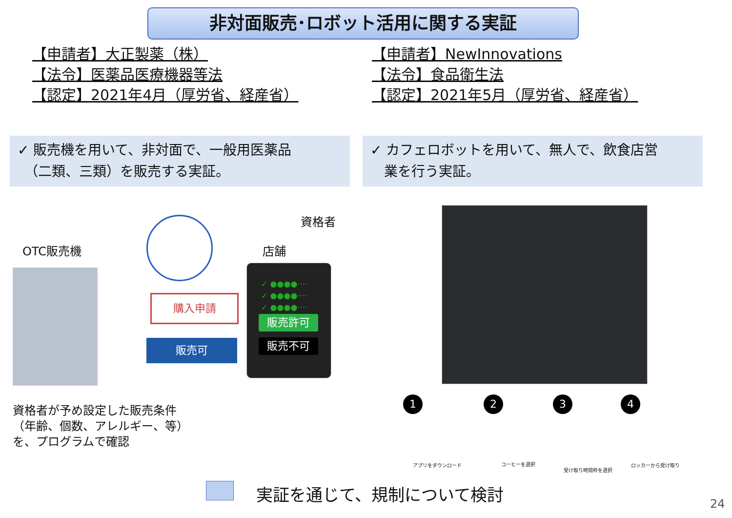非対面販売･ロボット活用に関する実証
【申請者】大正製薬（株）
【法令】医薬品医療機器等法
【認定】2021年4月（厚労省、経産省）
【申請者】NewInnovations
【法令】食品衛生法
【認定】2021年5月（厚労省、経産省）
✓ 販売機を用いて、非対面で、一般用医薬品
　（二類、三類）を販売する実証。
✓ カフェロボットを用いて、無人で、飲食店営
　業を行う実証。
OTC販売機
資格者
店舗
購入申請
販売可
✓ ●●●●····
✓ ●●●●····
✓ ●●●●····
販売許可
販売不可
資格者が予め設定した販売条件
（年齢、個数、アレルギー、等）
を、プログラムで確認
アプリをダウンロード コーヒーを選択
受け取り時間枠を選択
ロッカーから受け取り
1 2 3 4
実証を通じて、規制について検討
24